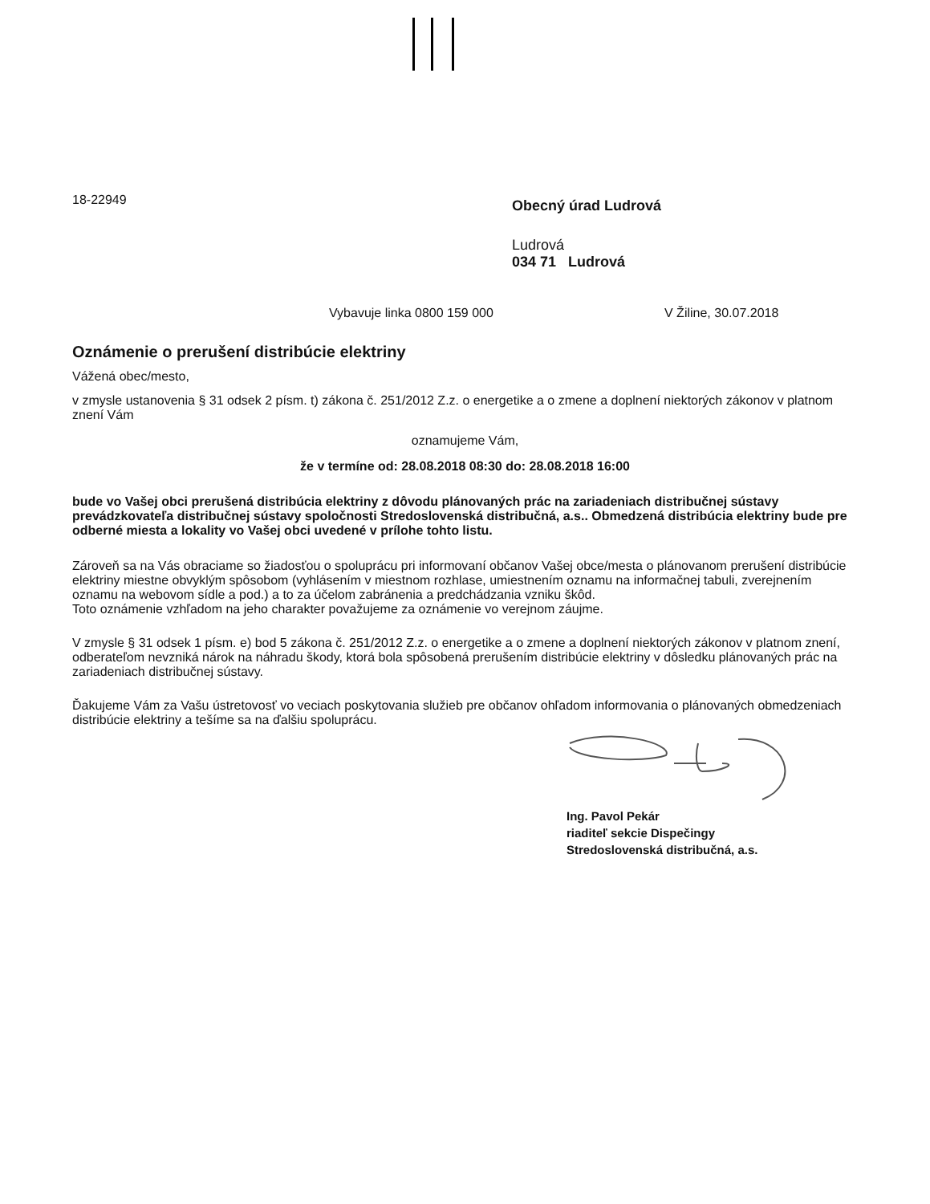18-22949
Obecný úrad Ludrová
Ludrová
034 71 Ludrová
Vybavuje linka 0800 159 000 V Žiline, 30.07.2018
Oznámenie o prerušení distribúcie elektriny
Vážená obec/mesto,
v zmysle ustanovenia § 31 odsek 2 písm. t) zákona č. 251/2012 Z.z. o energetike a o zmene a doplnení niektorých zákonov v platnom znení Vám
oznamujeme Vám,
že v termíne od: 28.08.2018 08:30 do: 28.08.2018 16:00
bude vo Vašej obci prerušená distribúcia elektriny z dôvodu plánovaných prác na zariadeniach distribučnej sústavy prevádzkovateľa distribučnej sústavy spoločnosti Stredoslovenská distribučná, a.s.. Obmedzená distribúcia elektriny bude pre odberné miesta a lokality vo Vašej obci uvedené v prílohe tohto listu.
Zároveň sa na Vás obraciame so žiadosťou o spoluprácu pri informovaní občanov Vašej obce/mesta o plánovanom prerušení distribúcie elektriny miestne obvyklým spôsobom (vyhlásením v miestnom rozhlase, umiestnením oznamu na informačnej tabuli, zverejnením oznamu na webovom sídle a pod.) a to za účelom zabránenia a predchádzania vzniku škôd.
Toto oznámenie vzhľadom na jeho charakter považujeme za oznámenie vo verejnom záujme.
V zmysle § 31 odsek 1 písm. e) bod 5 zákona č. 251/2012 Z.z. o energetike a o zmene a doplnení niektorých zákonov v platnom znení, odberateľom nevzniká nárok na náhradu škody, ktorá bola spôsobená prerušením distribúcie elektriny v dôsledku plánovaných prác na zariadeniach distribučnej sústavy.
Ďakujeme Vám za Vašu ústretovosť vo veciach poskytovania služieb pre občanov ohľadom informovania o plánovaných obmedzeniach distribúcie elektriny a tešíme sa na ďalšiu spoluprácu.
Ing. Pavol Pekár
riaditeľ sekcie Dispečingy
Stredoslovenská distribučná, a.s.